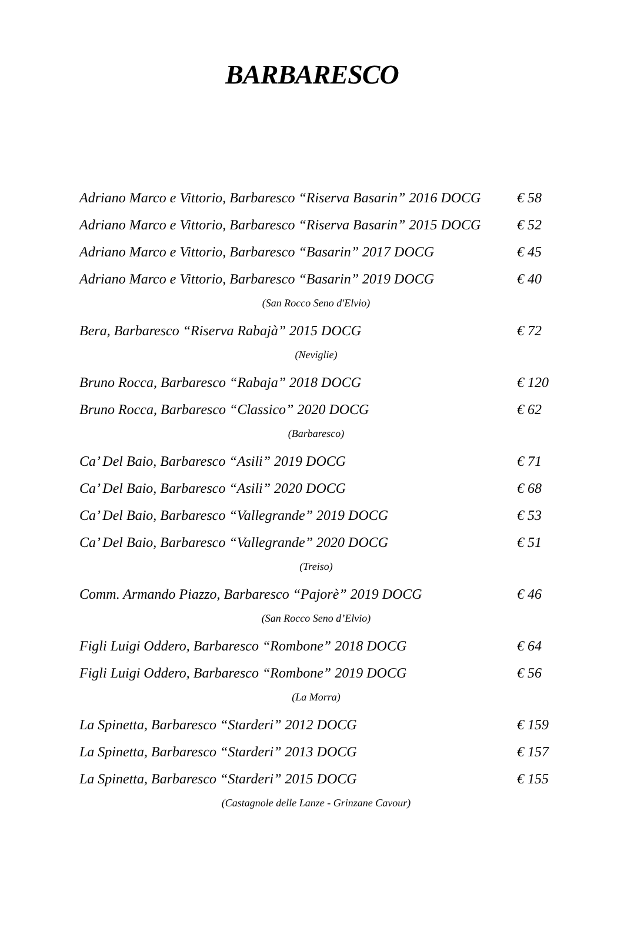BARBARESCO
Adriano Marco e Vittorio, Barbaresco “Riserva Basarin” 2016 DOCG € 58
Adriano Marco e Vittorio, Barbaresco “Riserva Basarin” 2015 DOCG € 52
Adriano Marco e Vittorio, Barbaresco “Basarin” 2017 DOCG € 45
Adriano Marco e Vittorio, Barbaresco “Basarin” 2019 DOCG € 40
(San Rocco Seno d'Elvio)
Bera, Barbaresco “Riserva Rabajà” 2015 DOCG € 72
(Neviglie)
Bruno Rocca, Barbaresco “Rabaja” 2018 DOCG € 120
Bruno Rocca, Barbaresco “Classico” 2020 DOCG € 62
(Barbaresco)
Ca’ Del Baio, Barbaresco “Asili” 2019 DOCG € 71
Ca’ Del Baio, Barbaresco “Asili” 2020 DOCG € 68
Ca’ Del Baio, Barbaresco “Vallegrande” 2019 DOCG € 53
Ca’ Del Baio, Barbaresco “Vallegrande” 2020 DOCG € 51
(Treiso)
Comm. Armando Piazzo, Barbaresco “Pajorè” 2019 DOCG € 46
(San Rocco Seno d’Elvio)
Figli Luigi Oddero, Barbaresco “Rombone” 2018 DOCG € 64
Figli Luigi Oddero, Barbaresco “Rombone” 2019 DOCG € 56
(La Morra)
La Spinetta, Barbaresco “Starderi” 2012 DOCG € 159
La Spinetta, Barbaresco “Starderi” 2013 DOCG € 157
La Spinetta, Barbaresco “Starderi” 2015 DOCG € 155
(Castagnole delle Lanze - Grinzane Cavour)